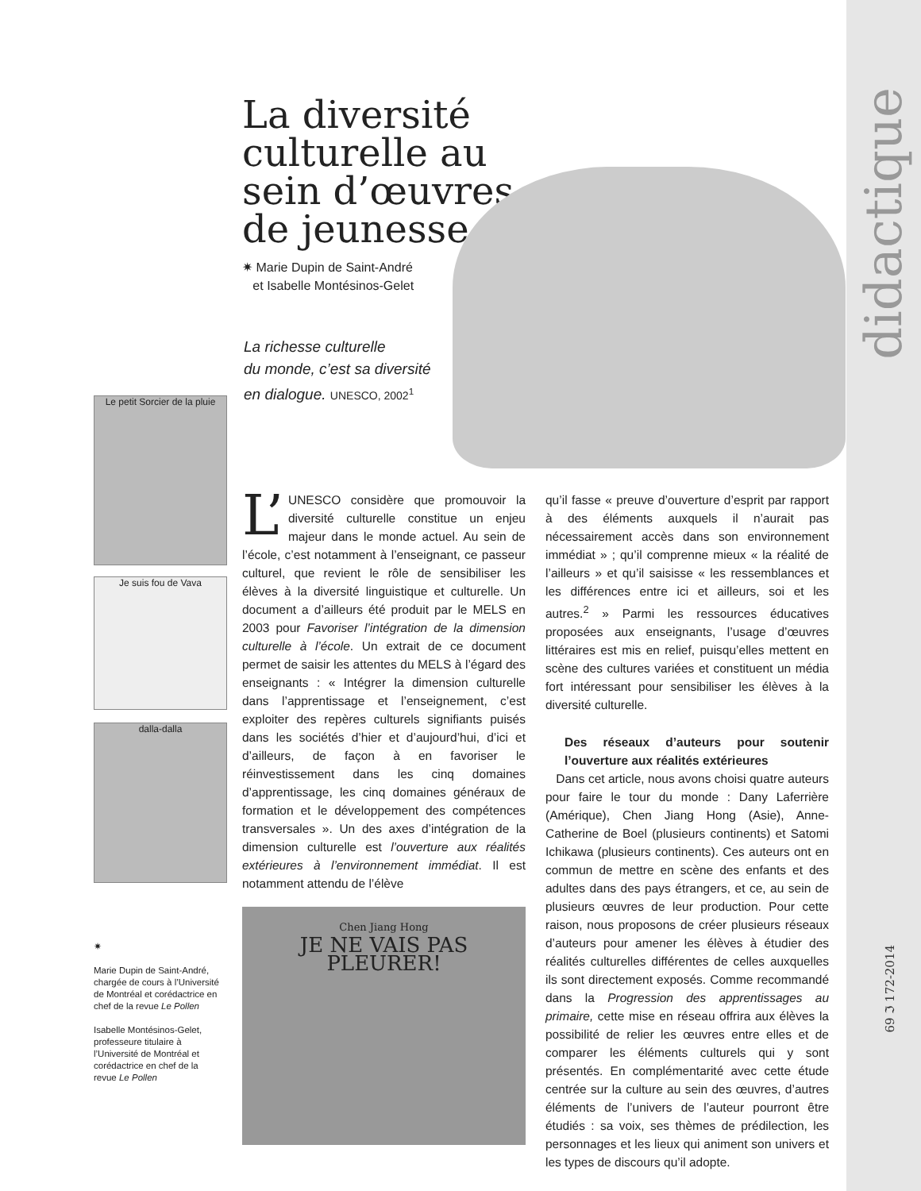didactique
69 ℑ 172-2014
La diversité culturelle au sein d’œuvres de jeunesse
✷ Marie Dupin de Saint-André
et Isabelle Montésinos-Gelet
La richesse culturelle
du monde, c’est sa diversité
en dialogue. UNESCO, 2002<sup>1</sup>
Le petit Sorcier de la pluie
Je suis fou de Vava
dalla-dalla
✷
Marie Dupin de Saint-André, chargée de cours à l’Université de Montréal et corédactrice en chef de la revue Le Pollen
Isabelle Montésinos-Gelet, professeure titulaire à l’Université de Montréal et corédactrice en chef de la revue Le Pollen
L’ UNESCO considère que promouvoir la diversité culturelle constitue un enjeu majeur dans le monde actuel. Au sein de l’école, c’est notamment à l’enseignant, ce passeur culturel, que revient le rôle de sensibiliser les élèves à la diversité linguistique et culturelle. Un document a d’ailleurs été produit par le MELS en 2003 pour Favoriser l’intégration de la dimension culturelle à l’école. Un extrait de ce document permet de saisir les attentes du MELS à l’égard des enseignants : « Intégrer la dimension culturelle dans l’apprentissage et l’enseignement, c’est exploiter des repères culturels signifiants puisés dans les sociétés d’hier et d’aujourd’hui, d’ici et d’ailleurs, de façon à en favoriser le réinvestissement dans les cinq domaines d’apprentissage, les cinq domaines généraux de formation et le développement des compétences transversales ». Un des axes d’intégration de la dimension culturelle est l’ouverture aux réalités extérieures à l’environnement immédiat. Il est notamment attendu de l’élève
Chen Jiang Hong
JE NE VAIS PAS
PLEURER!
qu’il fasse « preuve d’ouverture d’esprit par rapport à des éléments auxquels il n’aurait pas nécessairement accès dans son environnement immédiat » ; qu’il comprenne mieux « la réalité de l’ailleurs » et qu’il saisisse « les ressemblances et les différences entre ici et ailleurs, soi et les autres.<sup>2</sup> » Parmi les ressources éducatives proposées aux enseignants, l’usage d’œuvres littéraires est mis en relief, puisqu’elles mettent en scène des cultures variées et constituent un média fort intéressant pour sensibiliser les élèves à la diversité culturelle.
Des réseaux d’auteurs pour soutenir l’ouverture aux réalités extérieures
Dans cet article, nous avons choisi quatre auteurs pour faire le tour du monde : Dany Laferrière (Amérique), Chen Jiang Hong (Asie), Anne-Catherine de Boel (plusieurs continents) et Satomi Ichikawa (plusieurs continents). Ces auteurs ont en commun de mettre en scène des enfants et des adultes dans des pays étrangers, et ce, au sein de plusieurs œuvres de leur production. Pour cette raison, nous proposons de créer plusieurs réseaux d’auteurs pour amener les élèves à étudier des réalités culturelles différentes de celles auxquelles ils sont directement exposés. Comme recommandé dans la Progression des apprentissages au primaire, cette mise en réseau offrira aux élèves la possibilité de relier les œuvres entre elles et de comparer les éléments culturels qui y sont présentés. En complémentarité avec cette étude centrée sur la culture au sein des œuvres, d’autres éléments de l’univers de l’auteur pourront être étudiés : sa voix, ses thèmes de prédilection, les personnages et les lieux qui animent son univers et les types de discours qu’il adopte.